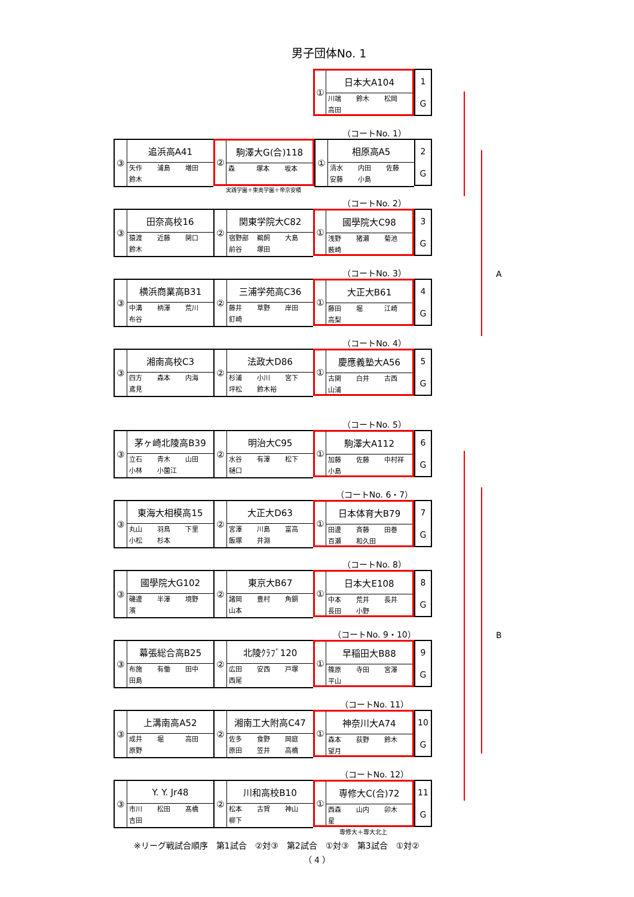男子団体No. 1
①
日本大A104
川端 鈴木 松岡
高田
1
G
（コートNo. 1）
③
追浜高A41
矢作 浦島 増田
鈴木
②
駒澤大G(合)118
森 塚本 坂本
①
相原高A5
清水 内田 佐藤
安藤 小島
2
G
実践学園＋東奥学園＋帝京安積
（コートNo. 2）
③
田奈高校16
猿渡 近藤 関口
鈴木
②
関東学院大C82
宿野部 鵜飼 大島
前谷 塚田
①
國學院大C98
浅野 猪瀬 菊池
薮崎
3
G
（コートNo. 3）
A
③
横浜商業高B31
中溝 柄澤 荒川
布谷
②
三浦学苑高C36
藤井 草野 岸田
釘崎
①
大正大B61
藤田 堀 江崎
高梨
4
G
（コートNo. 4）
③
湘南高校C3
四方 森本 内海
鳶見
②
法政大D86
杉浦 小川 宮下
坪松 鈴木裕
①
慶應義塾大A56
古関 白井 古西
山浦
5
G
（コートNo. 5）
③
茅ヶ崎北陵高B39
立石 青木 山田
小林 小薗江
②
明治大C95
水谷 有澤 松下
樋口
①
駒澤大A112
加藤 佐藤 中村祥
小島
6
G
（コートNo. 6・7）
③
東海大相模高15
丸山 羽鳥 下里
小松 杉本
②
大正大D63
宮澤 川島 富高
飯塚 井淵
①
日本体育大B79
田邊 斉藤 田巻
百瀬 和久田
7
G
（コートNo. 8）
③
國學院大G102
磯邊 半澤 境野
濱
②
東京大B67
諸岡 豊村 角銅
山本
①
日本大E108
中本 荒井 長井
長田 小野
8
G
（コートNo. 9・10）
B
③
幕張総合高B25
布施 有働 田中
田島
②
北陵ｸﾗﾌﾞ120
広田 安西 戸塚
西尾
①
早稲田大B88
篠原 寺田 宮澤
平山
9
G
（コートNo. 11）
③
上溝南高A52
成井 堀 高田
原野
②
湘南工大附高C47
佐多 食野 岡庭
原田 笠井 高橋
①
神奈川大A74
森本 荻野 鈴木
望月
10
G
（コートNo. 12）
③
Y. Y. Jr48
市川 松田 髙橋
吉田
②
川和高校B10
松本 古賀 神山
柳下
①
専修大C(合)72
西森 山内 卯木
星
11
G
専修大＋専大北上
※リーグ戦試合順序　第1試合　②対③　第2試合　①対③　第3試合　①対②
（ 4 ）